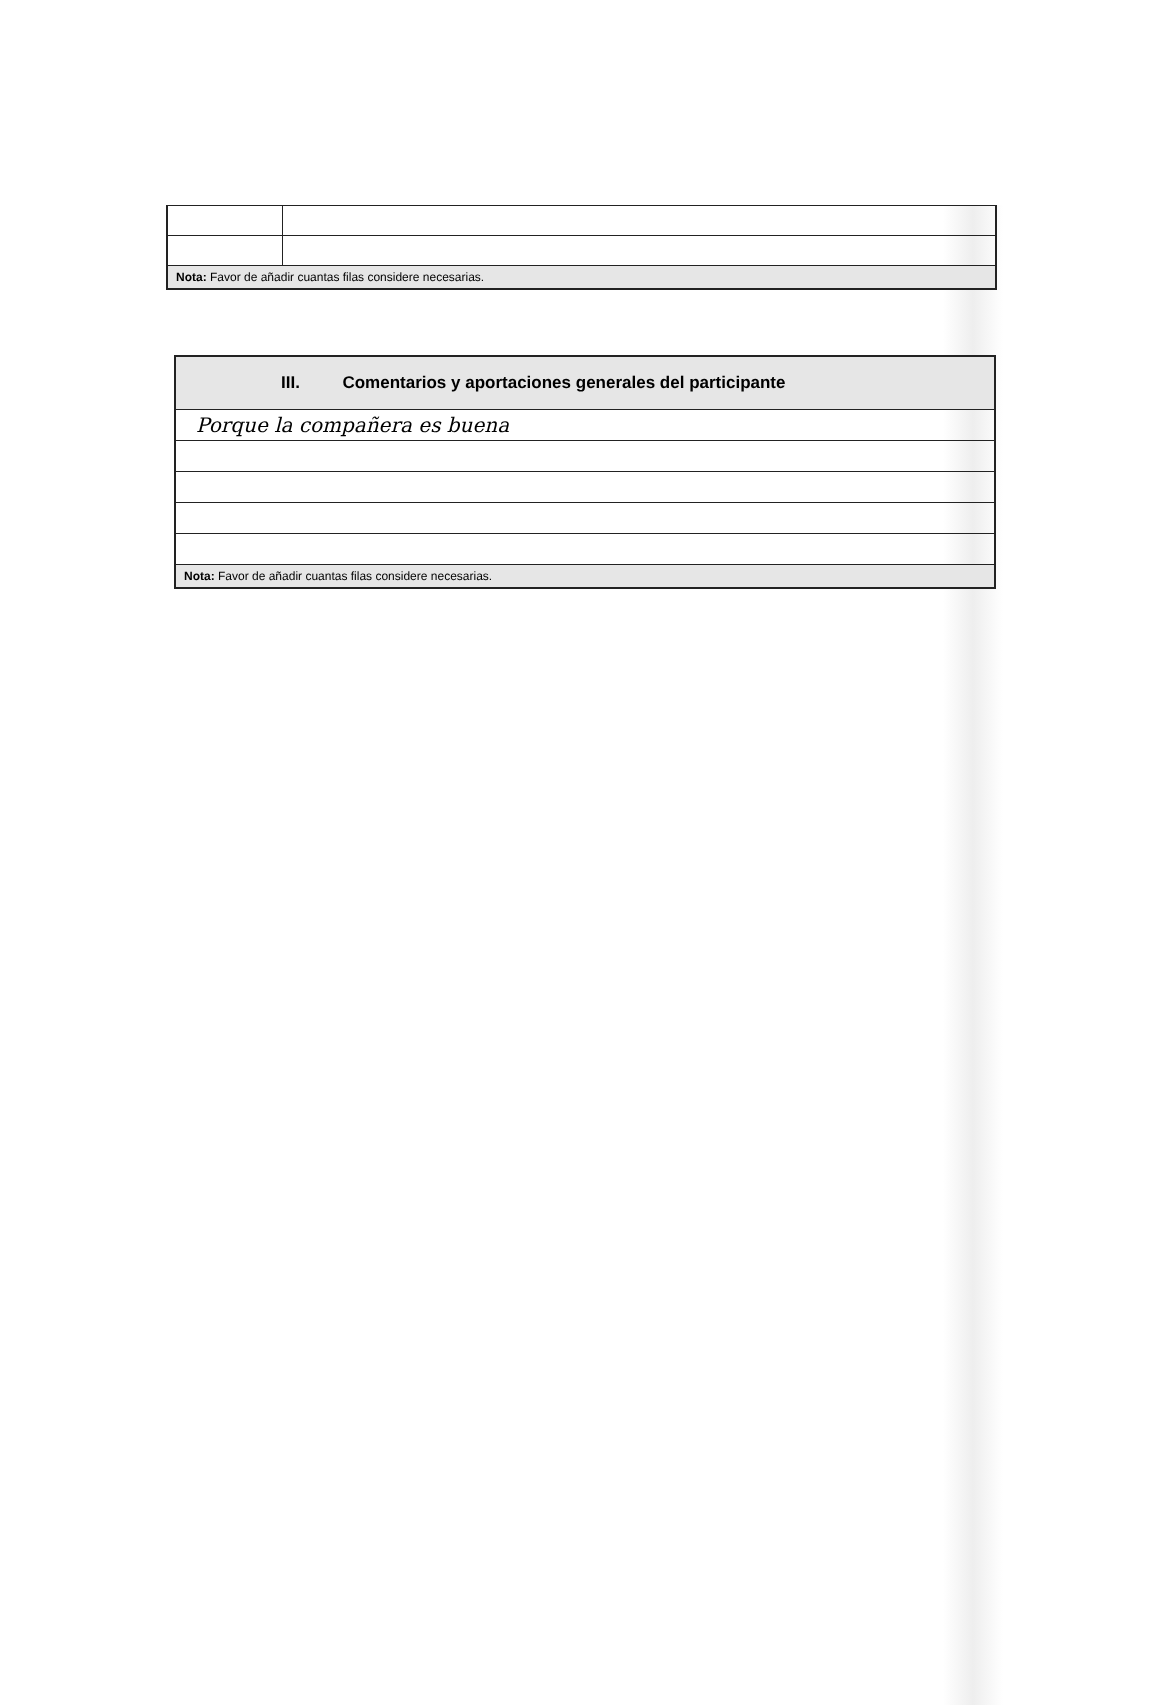| Nota: Favor de añadir cuantas filas considere necesarias. | |
| III. Comentarios y aportaciones generales del participante |
| --- |
| Porque la compañera es buena |
| Nota: Favor de añadir cuantas filas considere necesarias. |